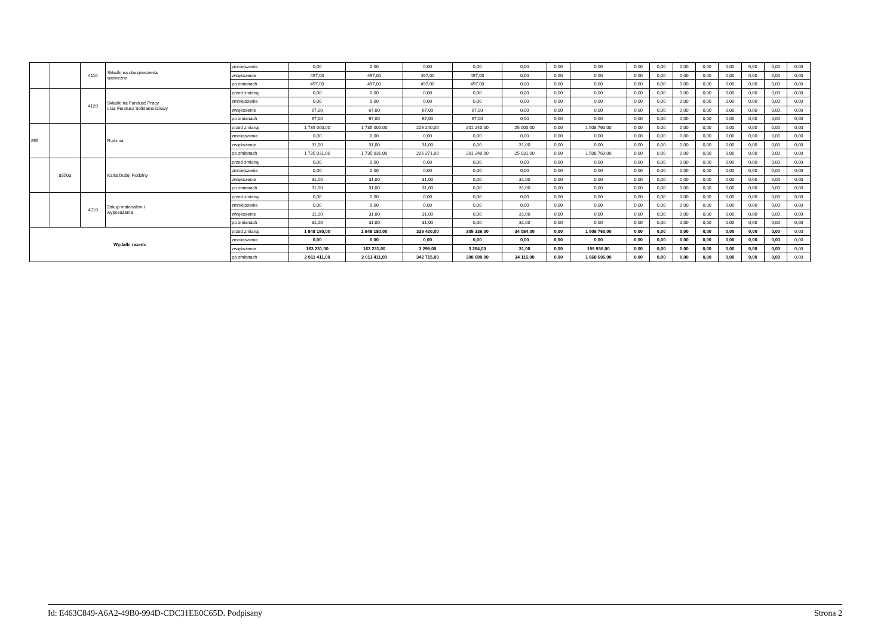| | | 4110 | Składki na ubezpieczenia społeczne | zmniejszenie | 0,00 | 0,00 | 0,00 | 0,00 | 0,00 | 0,00 | 0,00 | 0,00 | 0,00 | 0,00 | 0,00 | 0,00 | 0,00 | 0,00 | 0,00 |
| | | | | zwiększenie | 497,00 | 497,00 | 497,00 | 497,00 | 0,00 | 0,00 | 0,00 | 0,00 | 0,00 | 0,00 | 0,00 | 0,00 | 0,00 | 0,00 | 0,00 |
| | | | | po zmianach | 497,00 | 497,00 | 497,00 | 497,00 | 0,00 | 0,00 | 0,00 | 0,00 | 0,00 | 0,00 | 0,00 | 0,00 | 0,00 | 0,00 | 0,00 |
| | | 4120 | Składki na Fundusz Pracy oraz Fundusz Solidarnościowy | przed zmianą | 0,00 | 0,00 | 0,00 | 0,00 | 0,00 | 0,00 | 0,00 | 0,00 | 0,00 | 0,00 | 0,00 | 0,00 | 0,00 | 0,00 | 0,00 |
| | | | | zmniejszenie | 0,00 | 0,00 | 0,00 | 0,00 | 0,00 | 0,00 | 0,00 | 0,00 | 0,00 | 0,00 | 0,00 | 0,00 | 0,00 | 0,00 | 0,00 |
| | | | | zwiększenie | 67,00 | 67,00 | 67,00 | 67,00 | 0,00 | 0,00 | 0,00 | 0,00 | 0,00 | 0,00 | 0,00 | 0,00 | 0,00 | 0,00 | 0,00 |
| | | | | po zmianach | 67,00 | 67,00 | 67,00 | 67,00 | 0,00 | 0,00 | 0,00 | 0,00 | 0,00 | 0,00 | 0,00 | 0,00 | 0,00 | 0,00 | 0,00 |
| 855 | | | Rodzina | przed zmianą | 1 735 000,00 | 1 735 000,00 | 226 240,00 | 201 240,00 | 25 000,00 | 0,00 | 1 508 760,00 | 0,00 | 0,00 | 0,00 | 0,00 | 0,00 | 0,00 | 0,00 | 0,00 |
| | | | | zmniejszenie | 0,00 | 0,00 | 0,00 | 0,00 | 0,00 | 0,00 | 0,00 | 0,00 | 0,00 | 0,00 | 0,00 | 0,00 | 0,00 | 0,00 | 0,00 |
| | | | | zwiększenie | 31,00 | 31,00 | 31,00 | 0,00 | 31,00 | 0,00 | 0,00 | 0,00 | 0,00 | 0,00 | 0,00 | 0,00 | 0,00 | 0,00 | 0,00 |
| | | | | po zmianach | 1 735 031,00 | 1 735 031,00 | 226 271,00 | 201 240,00 | 25 031,00 | 0,00 | 1 508 760,00 | 0,00 | 0,00 | 0,00 | 0,00 | 0,00 | 0,00 | 0,00 | 0,00 |
| | 85503 | | Karta Dużej Rodziny | przed zmianą | 0,00 | 0,00 | 0,00 | 0,00 | 0,00 | 0,00 | 0,00 | 0,00 | 0,00 | 0,00 | 0,00 | 0,00 | 0,00 | 0,00 | 0,00 |
| | | | | zmniejszenie | 0,00 | 0,00 | 0,00 | 0,00 | 0,00 | 0,00 | 0,00 | 0,00 | 0,00 | 0,00 | 0,00 | 0,00 | 0,00 | 0,00 | 0,00 |
| | | | | zwiększenie | 31,00 | 31,00 | 31,00 | 0,00 | 31,00 | 0,00 | 0,00 | 0,00 | 0,00 | 0,00 | 0,00 | 0,00 | 0,00 | 0,00 | 0,00 |
| | | | | po zmianach | 31,00 | 31,00 | 31,00 | 0,00 | 31,00 | 0,00 | 0,00 | 0,00 | 0,00 | 0,00 | 0,00 | 0,00 | 0,00 | 0,00 | 0,00 |
| | | 4210 | Zakup materiałów i wyposażenia | przed zmianą | 0,00 | 0,00 | 0,00 | 0,00 | 0,00 | 0,00 | 0,00 | 0,00 | 0,00 | 0,00 | 0,00 | 0,00 | 0,00 | 0,00 | 0,00 |
| | | | | zmniejszenie | 0,00 | 0,00 | 0,00 | 0,00 | 0,00 | 0,00 | 0,00 | 0,00 | 0,00 | 0,00 | 0,00 | 0,00 | 0,00 | 0,00 | 0,00 |
| | | | | zwiększenie | 31,00 | 31,00 | 31,00 | 0,00 | 31,00 | 0,00 | 0,00 | 0,00 | 0,00 | 0,00 | 0,00 | 0,00 | 0,00 | 0,00 | 0,00 |
| | | | | po zmianach | 31,00 | 31,00 | 31,00 | 0,00 | 31,00 | 0,00 | 0,00 | 0,00 | 0,00 | 0,00 | 0,00 | 0,00 | 0,00 | 0,00 | 0,00 |
| Wydatki razem: | | | | przed zmianą | 1 848 180,00 | 1 848 180,00 | 339 420,00 | 305 336,00 | 34 084,00 | 0,00 | 1 508 760,00 | 0,00 | 0,00 | 0,00 | 0,00 | 0,00 | 0,00 | 0,00 | 0,00 |
| | | | | zmniejszenie | 0,00 | 0,00 | 0,00 | 0,00 | 0,00 | 0,00 | 0,00 | 0,00 | 0,00 | 0,00 | 0,00 | 0,00 | 0,00 | 0,00 | 0,00 |
| | | | | zwiększenie | 163 231,00 | 163 231,00 | 3 295,00 | 3 264,00 | 31,00 | 0,00 | 159 936,00 | 0,00 | 0,00 | 0,00 | 0,00 | 0,00 | 0,00 | 0,00 | 0,00 |
| | | | | po zmianach | 2 011 411,00 | 2 011 411,00 | 342 715,00 | 308 600,00 | 34 115,00 | 0,00 | 1 668 696,00 | 0,00 | 0,00 | 0,00 | 0,00 | 0,00 | 0,00 | 0,00 | 0,00 |
Id: E463C849-A6A2-49B0-994D-CDC31EE0C65D. Podpisany Strona 2